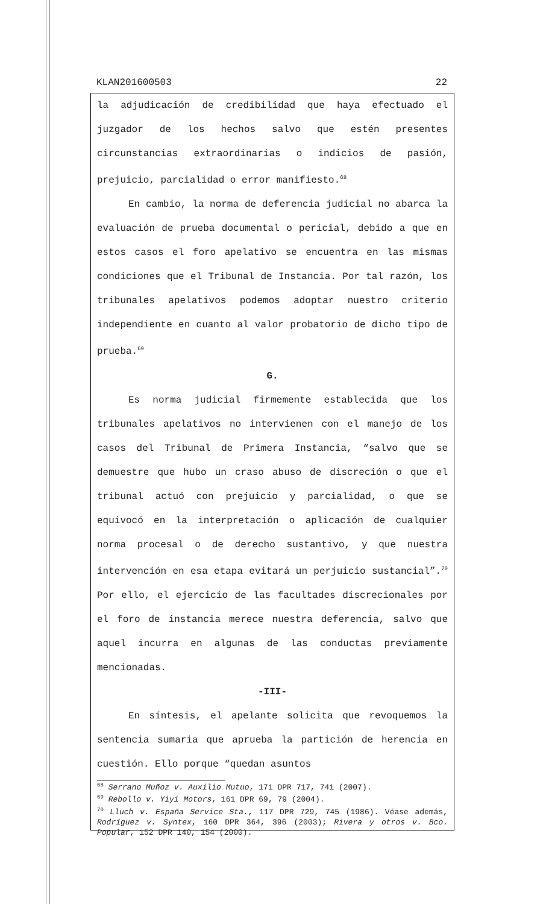KLAN201600503 22
la adjudicación de credibilidad que haya efectuado el juzgador de los hechos salvo que estén presentes circunstancias extraordinarias o indicios de pasión, prejuicio, parcialidad o error manifiesto.<sup>68</sup>
En cambio, la norma de deferencia judicial no abarca la evaluación de prueba documental o pericial, debido a que en estos casos el foro apelativo se encuentra en las mismas condiciones que el Tribunal de Instancia. Por tal razón, los tribunales apelativos podemos adoptar nuestro criterio independiente en cuanto al valor probatorio de dicho tipo de prueba.<sup>69</sup>
G.
Es norma judicial firmemente establecida que los tribunales apelativos no intervienen con el manejo de los casos del Tribunal de Primera Instancia, “salvo que se demuestre que hubo un craso abuso de discreción o que el tribunal actuó con prejuicio y parcialidad, o que se equivocó en la interpretación o aplicación de cualquier norma procesal o de derecho sustantivo, y que nuestra intervención en esa etapa evitará un perjuicio sustancial”.<sup>70</sup> Por ello, el ejercicio de las facultades discrecionales por el foro de instancia merece nuestra deferencia, salvo que aquel incurra en algunas de las conductas previamente mencionadas.
-III-
En síntesis, el apelante solicita que revoquemos la sentencia sumaria que aprueba la partición de herencia en cuestión. Ello porque “quedan asuntos
<sup>68</sup> Serrano Muñoz v. Auxilio Mutuo, 171 DPR 717, 741 (2007).
<sup>69</sup> Rebollo v. Yiyi Motors, 161 DPR 69, 79 (2004).
<sup>70</sup> Lluch v. España Service Sta., 117 DPR 729, 745 (1986). Véase además, Rodríguez v. Syntex, 160 DPR 364, 396 (2003); Rivera y otros v. Bco. Popular, 152 DPR 140, 154 (2000).